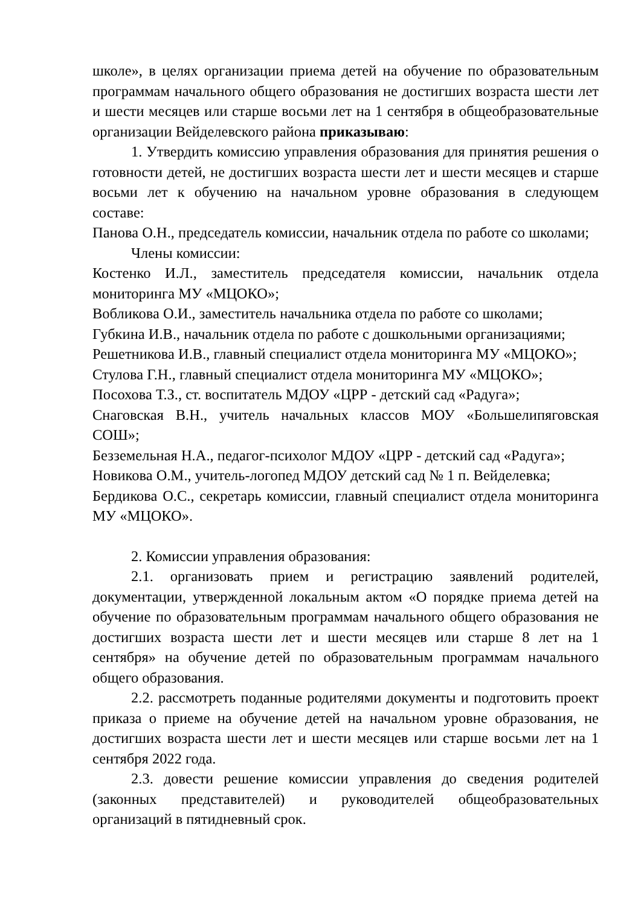школе», в целях организации приема детей на обучение по образовательным программам начального общего образования не достигших возраста шести лет и шести месяцев или старше восьми лет на 1 сентября в общеобразовательные организации Вейделевского района приказываю:
1. Утвердить комиссию управления образования для принятия решения о готовности детей, не достигших возраста шести лет и шести месяцев и старше восьми лет к обучению на начальном уровне образования в следующем составе:
Панова О.Н., председатель комиссии, начальник отдела по работе со школами;
Члены комиссии:
Костенко И.Л., заместитель председателя комиссии, начальник отдела мониторинга МУ «МЦОКО»;
Вобликова О.И., заместитель начальника отдела по работе со школами;
Губкина И.В., начальник отдела по работе с дошкольными организациями;
Решетникова И.В., главный специалист отдела мониторинга МУ «МЦОКО»;
Стулова Г.Н., главный специалист отдела мониторинга МУ «МЦОКО»;
Посохова Т.З., ст. воспитатель МДОУ «ЦРР - детский сад «Радуга»;
Снаговская В.Н., учитель начальных классов МОУ «Большелипяговская СОШ»;
Безземельная Н.А., педагог-психолог МДОУ «ЦРР - детский сад «Радуга»;
Новикова О.М., учитель-логопед МДОУ детский сад № 1 п. Вейделевка;
Бердикова О.С., секретарь комиссии, главный специалист отдела мониторинга МУ «МЦОКО».
2. Комиссии управления образования:
2.1. организовать прием и регистрацию заявлений родителей, документации, утвержденной локальным актом «О порядке приема детей на обучение по образовательным программам начального общего образования не достигших возраста шести лет и шести месяцев или старше 8 лет на 1 сентября» на обучение детей по образовательным программам начального общего образования.
2.2. рассмотреть поданные родителями документы и подготовить проект приказа о приеме на обучение детей на начальном уровне образования, не достигших возраста шести лет и шести месяцев или старше восьми лет на 1 сентября 2022 года.
2.3. довести решение комиссии управления до сведения родителей (законных представителей) и руководителей общеобразовательных организаций в пятидневный срок.